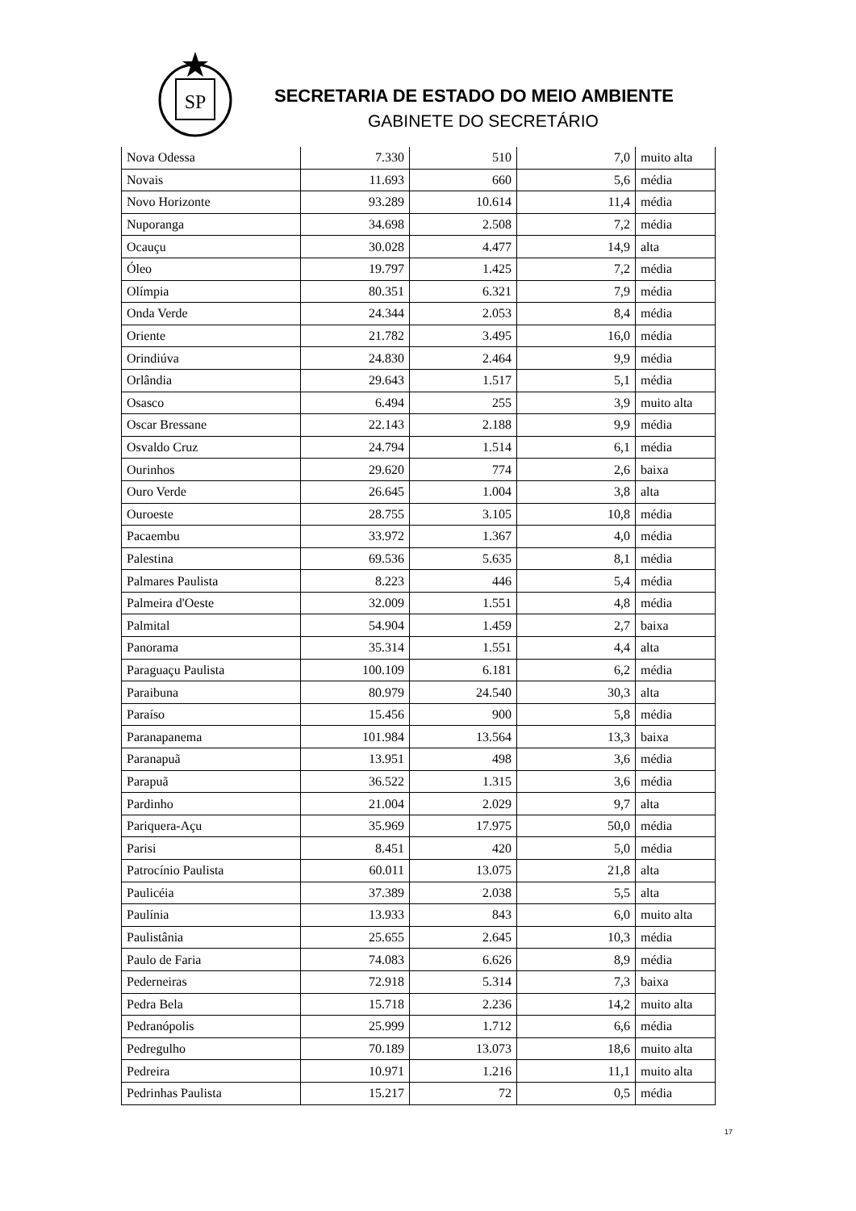SP
SECRETARIA DE ESTADO DO MEIO AMBIENTE
GABINETE DO SECRETÁRIO
| Nova Odessa | 7.330 | 510 | 7,0 | muito alta |
| Novais | 11.693 | 660 | 5,6 | média |
| Novo Horizonte | 93.289 | 10.614 | 11,4 | média |
| Nuporanga | 34.698 | 2.508 | 7,2 | média |
| Ocauçu | 30.028 | 4.477 | 14,9 | alta |
| Óleo | 19.797 | 1.425 | 7,2 | média |
| Olímpia | 80.351 | 6.321 | 7,9 | média |
| Onda Verde | 24.344 | 2.053 | 8,4 | média |
| Oriente | 21.782 | 3.495 | 16,0 | média |
| Orindiúva | 24.830 | 2.464 | 9,9 | média |
| Orlândia | 29.643 | 1.517 | 5,1 | média |
| Osasco | 6.494 | 255 | 3,9 | muito alta |
| Oscar Bressane | 22.143 | 2.188 | 9,9 | média |
| Osvaldo Cruz | 24.794 | 1.514 | 6,1 | média |
| Ourinhos | 29.620 | 774 | 2,6 | baixa |
| Ouro Verde | 26.645 | 1.004 | 3,8 | alta |
| Ouroeste | 28.755 | 3.105 | 10,8 | média |
| Pacaembu | 33.972 | 1.367 | 4,0 | média |
| Palestina | 69.536 | 5.635 | 8,1 | média |
| Palmares Paulista | 8.223 | 446 | 5,4 | média |
| Palmeira d'Oeste | 32.009 | 1.551 | 4,8 | média |
| Palmital | 54.904 | 1.459 | 2,7 | baixa |
| Panorama | 35.314 | 1.551 | 4,4 | alta |
| Paraguaçu Paulista | 100.109 | 6.181 | 6,2 | média |
| Paraibuna | 80.979 | 24.540 | 30,3 | alta |
| Paraíso | 15.456 | 900 | 5,8 | média |
| Paranapanema | 101.984 | 13.564 | 13,3 | baixa |
| Paranapuã | 13.951 | 498 | 3,6 | média |
| Parapuã | 36.522 | 1.315 | 3,6 | média |
| Pardinho | 21.004 | 2.029 | 9,7 | alta |
| Pariquera-Açu | 35.969 | 17.975 | 50,0 | média |
| Parisi | 8.451 | 420 | 5,0 | média |
| Patrocínio Paulista | 60.011 | 13.075 | 21,8 | alta |
| Paulicéia | 37.389 | 2.038 | 5,5 | alta |
| Paulínia | 13.933 | 843 | 6,0 | muito alta |
| Paulistânia | 25.655 | 2.645 | 10,3 | média |
| Paulo de Faria | 74.083 | 6.626 | 8,9 | média |
| Pederneiras | 72.918 | 5.314 | 7,3 | baixa |
| Pedra Bela | 15.718 | 2.236 | 14,2 | muito alta |
| Pedranópolis | 25.999 | 1.712 | 6,6 | média |
| Pedregulho | 70.189 | 13.073 | 18,6 | muito alta |
| Pedreira | 10.971 | 1.216 | 11,1 | muito alta |
| Pedrinhas Paulista | 15.217 | 72 | 0,5 | média |
17